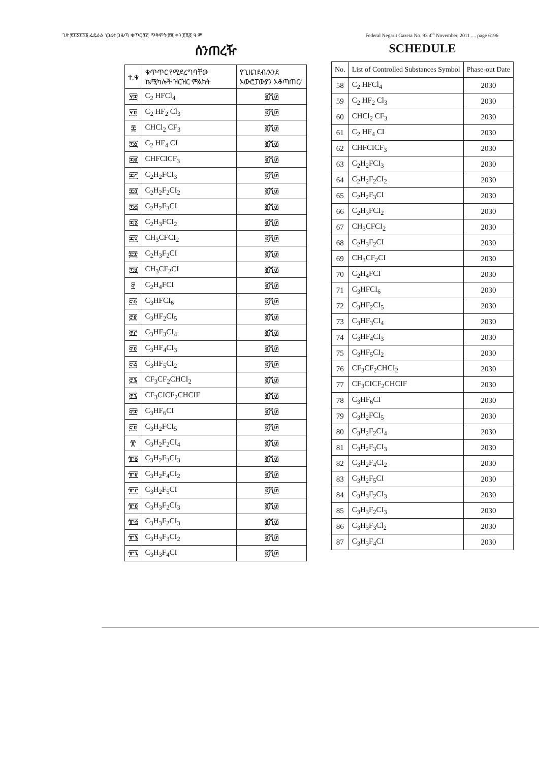ገጽ ፳፻፩፻፺፮ ፌዴራል ነጋሪት ጋዜጣ ቁጥር ፺፫ ጥቅምት ፳፬ ቀን ፪ሺ፬ ዓ.ም Federal Negarit Gazeta No. 93 4<sup>th</sup> November, 2011 .... page 6196
ሰንጠረዥ
| ተ.ቁ | ቁጥጥር የሚደረግባቸው ኬሚካሎች ዝርዝር ምልክት | የጊዜገደብ/እንደ አውሮፓውያን አቆጣጠር/ |
| --- | --- | --- |
| ፶፰ | C<sub>2</sub> HFCl<sub>4</sub> | ፪ሺ፴ |
| ፶፱ | C<sub>2</sub> HF<sub>2</sub> Cl<sub>3</sub> | ፪ሺ፴ |
| ፷ | CHCl<sub>2</sub> CF<sub>3</sub> | ፪ሺ፴ |
| ፷፩ | C<sub>2</sub> HF<sub>4</sub> CI | ፪ሺ፴ |
| ፷፪ | CHFCICF<sub>3</sub> | ፪ሺ፴ |
| ፷፫ | C<sub>2</sub>H<sub>2</sub>FCI<sub>3</sub> | ፪ሺ፴ |
| ፷፬ | C<sub>2</sub>H<sub>2</sub>F<sub>2</sub>CI<sub>2</sub> | ፪ሺ፴ |
| ፷፭ | C<sub>2</sub>H<sub>2</sub>F<sub>3</sub>CI | ፪ሺ፴ |
| ፷፮ | C<sub>2</sub>H<sub>3</sub>FCI<sub>2</sub> | ፪ሺ፴ |
| ፷፯ | CH<sub>3</sub>CFCI<sub>2</sub> | ፪ሺ፴ |
| ፷፰ | C<sub>2</sub>H<sub>3</sub>F<sub>2</sub>CI | ፪ሺ፴ |
| ፷፱ | CH<sub>3</sub>CF<sub>2</sub>CI | ፪ሺ፴ |
| ፸ | C<sub>2</sub>H<sub>4</sub>FCI | ፪ሺ፴ |
| ፸፩ | C<sub>3</sub>HFCI<sub>6</sub> | ፪ሺ፴ |
| ፸፪ | C<sub>3</sub>HF<sub>2</sub>CI<sub>5</sub> | ፪ሺ፴ |
| ፸፫ | C<sub>3</sub>HF<sub>3</sub>CI<sub>4</sub> | ፪ሺ፴ |
| ፸፬ | C<sub>3</sub>HF<sub>4</sub>CI<sub>3</sub> | ፪ሺ፴ |
| ፸፭ | C<sub>3</sub>HF<sub>5</sub>CI<sub>2</sub> | ፪ሺ፴ |
| ፸፮ | CF<sub>3</sub>CF<sub>2</sub>CHCI<sub>2</sub> | ፪ሺ፴ |
| ፸፯ | CF<sub>3</sub>CICF<sub>2</sub>CHCIF | ፪ሺ፴ |
| ፸፰ | C<sub>3</sub>HF<sub>6</sub>CI | ፪ሺ፴ |
| ፸፱ | C<sub>3</sub>H<sub>2</sub>FCI<sub>5</sub> | ፪ሺ፴ |
| ፹ | C<sub>3</sub>H<sub>2</sub>F<sub>2</sub>CI<sub>4</sub> | ፪ሺ፴ |
| ፹፩ | C<sub>3</sub>H<sub>2</sub>F<sub>3</sub>CI<sub>3</sub> | ፪ሺ፴ |
| ፹፪ | C<sub>3</sub>H<sub>2</sub>F<sub>4</sub>CI<sub>2</sub> | ፪ሺ፴ |
| ፹፫ | C<sub>3</sub>H<sub>2</sub>F<sub>5</sub>CI | ፪ሺ፴ |
| ፹፬ | C<sub>3</sub>H<sub>3</sub>F<sub>2</sub>CI<sub>3</sub> | ፪ሺ፴ |
| ፹፭ | C<sub>3</sub>H<sub>3</sub>F<sub>2</sub>CI<sub>3</sub> | ፪ሺ፴ |
| ፹፮ | C<sub>3</sub>H<sub>3</sub>F<sub>3</sub>CI<sub>2</sub> | ፪ሺ፴ |
| ፹፯ | C<sub>3</sub>H<sub>3</sub>F<sub>4</sub>CI | ፪ሺ፴ |
SCHEDULE
| No. | List of Controlled Substances Symbol | Phase-out Date |
| --- | --- | --- |
| 58 | C<sub>2</sub> HFCl<sub>4</sub> | 2030 |
| 59 | C<sub>2</sub> HF<sub>2</sub> Cl<sub>3</sub> | 2030 |
| 60 | CHCl<sub>2</sub> CF<sub>3</sub> | 2030 |
| 61 | C<sub>2</sub> HF<sub>4</sub> CI | 2030 |
| 62 | CHFCICF<sub>3</sub> | 2030 |
| 63 | C<sub>2</sub>H<sub>2</sub>FCI<sub>3</sub> | 2030 |
| 64 | C<sub>2</sub>H<sub>2</sub>F<sub>2</sub>CI<sub>2</sub> | 2030 |
| 65 | C<sub>2</sub>H<sub>2</sub>F<sub>3</sub>CI | 2030 |
| 66 | C<sub>2</sub>H<sub>3</sub>FCI<sub>2</sub> | 2030 |
| 67 | CH<sub>3</sub>CFCI<sub>2</sub> | 2030 |
| 68 | C<sub>2</sub>H<sub>3</sub>F<sub>2</sub>CI | 2030 |
| 69 | CH<sub>3</sub>CF<sub>2</sub>CI | 2030 |
| 70 | C<sub>2</sub>H<sub>4</sub>FCI | 2030 |
| 71 | C<sub>3</sub>HFCI<sub>6</sub> | 2030 |
| 72 | C<sub>3</sub>HF<sub>2</sub>CI<sub>5</sub> | 2030 |
| 73 | C<sub>3</sub>HF<sub>3</sub>CI<sub>4</sub> | 2030 |
| 74 | C<sub>3</sub>HF<sub>4</sub>CI<sub>3</sub> | 2030 |
| 75 | C<sub>3</sub>HF<sub>5</sub>CI<sub>2</sub> | 2030 |
| 76 | CF<sub>3</sub>CF<sub>2</sub>CHCI<sub>2</sub> | 2030 |
| 77 | CF<sub>3</sub>CICF<sub>2</sub>CHCIF | 2030 |
| 78 | C<sub>3</sub>HF<sub>6</sub>CI | 2030 |
| 79 | C<sub>3</sub>H<sub>2</sub>FCI<sub>5</sub> | 2030 |
| 80 | C<sub>3</sub>H<sub>2</sub>F<sub>2</sub>CI<sub>4</sub> | 2030 |
| 81 | C<sub>3</sub>H<sub>2</sub>F<sub>3</sub>CI<sub>3</sub> | 2030 |
| 82 | C<sub>3</sub>H<sub>2</sub>F<sub>4</sub>CI<sub>2</sub> | 2030 |
| 83 | C<sub>3</sub>H<sub>2</sub>F<sub>5</sub>CI | 2030 |
| 84 | C<sub>3</sub>H<sub>3</sub>F<sub>2</sub>CI<sub>3</sub> | 2030 |
| 85 | C<sub>3</sub>H<sub>3</sub>F<sub>2</sub>CI<sub>3</sub> | 2030 |
| 86 | C<sub>3</sub>H<sub>3</sub>F<sub>3</sub>Cl<sub>2</sub> | 2030 |
| 87 | C<sub>3</sub>H<sub>3</sub>F<sub>4</sub>CI | 2030 |